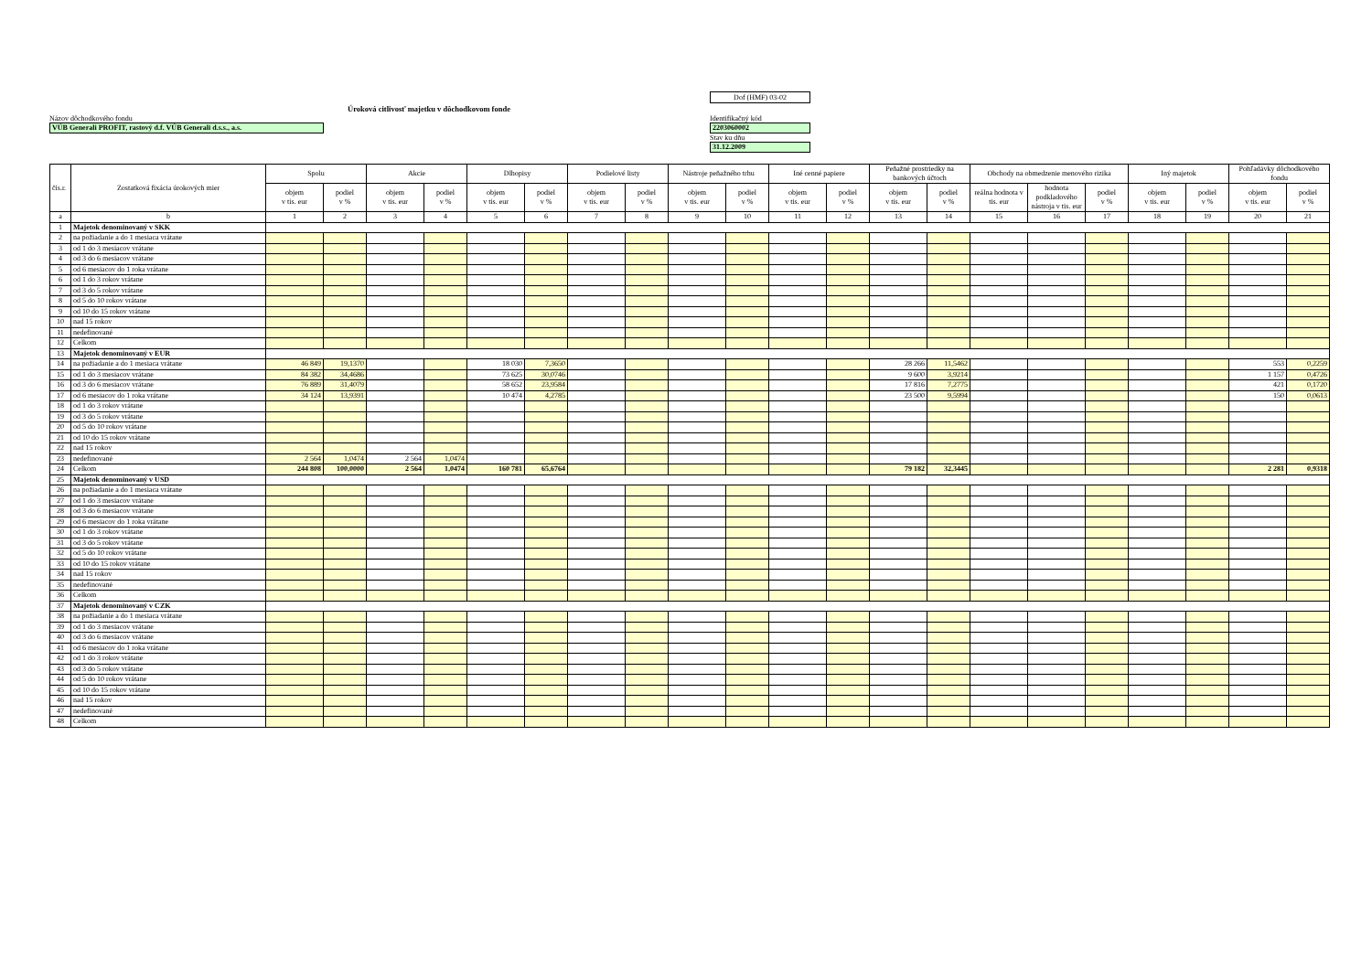Úroková citlivosť majetku v dôchodkovom fonde
Názov dôchodkového fondu
VÚB Generali PROFIT, rastový d.f. VÚB Generali d.s.s., a.s.
Dof (HMF) 03-02
Identifikačný kód
2203060002
Stav ku dňu
31.12.2009
| čís.r. | Zostatková fixácia úrokových mier | Spolu | | Akcie | | Dlhopisy | | Podielové listy | | Nástroje peňažného trhu | | Iné cenné papiere | | Peňažné prostriedky na bankových účtoch | | Obchody na obmedzenie menového rizika | | | Iný majetok | | Pohľadávky dôchodkového fondu | |
| --- | --- | --- | --- | --- | --- | --- | --- | --- | --- | --- | --- | --- | --- | --- | --- | --- | --- | --- | --- | --- | --- | --- |
| | | objem v tis. eur | podiel v % | objem v tis. eur | podiel v % | objem v tis. eur | podiel v % | objem v tis. eur | podiel v % | objem v tis. eur | podiel v % | objem v tis. eur | podiel v % | objem v tis. eur | podiel v % | reálna hodnota v tis. eur | hodnota podkladového nástroja v tis. eur | podiel v % | objem v tis. eur | podiel v % | objem v tis. eur | podiel v % |
| a | b | 1 | 2 | 3 | 4 | 5 | 6 | 7 | 8 | 9 | 10 | 11 | 12 | 13 | 14 | 15 | 16 | 17 | 18 | 19 | 20 | 21 |
| 1 | Majetok denominovaný v SKK | | | | | | | | | | | | | | | | | | | | | |
| 2 | na požiadanie a do 1 mesiaca vrátane | | | | | | | | | | | | | | | | | | | | | |
| 3 | od 1 do 3 mesiacov vrátane | | | | | | | | | | | | | | | | | | | | | |
| 4 | od 3 do 6 mesiacov vrátane | | | | | | | | | | | | | | | | | | | | | |
| 5 | od 6 mesiacov do 1 roka vrátane | | | | | | | | | | | | | | | | | | | | | |
| 6 | od 1 do 3 rokov vrátane | | | | | | | | | | | | | | | | | | | | | |
| 7 | od 3 do 5 rokov vrátane | | | | | | | | | | | | | | | | | | | | | |
| 8 | od 5 do 10 rokov vrátane | | | | | | | | | | | | | | | | | | | | | |
| 9 | od 10 do 15 rokov vrátane | | | | | | | | | | | | | | | | | | | | | |
| 10 | nad 15 rokov | | | | | | | | | | | | | | | | | | | | | |
| 11 | nedefinované | | | | | | | | | | | | | | | | | | | | | |
| 12 | Celkom | | | | | | | | | | | | | | | | | | | | | |
| 13 | Majetok denominovaný v EUR | | | | | | | | | | | | | | | | | | | | | |
| 14 | na požiadanie a do 1 mesiaca vrátane | 46 849 | 19,1370 | | | 18 030 | 7,3650 | | | | | | | 28 266 | 11,5462 | | | | | | 553 | 0,2259 |
| 15 | od 1 do 3 mesiacov vrátane | 84 382 | 34,4686 | | | 73 625 | 30,0746 | | | | | | | 9 600 | 3,9214 | | | | | | 1 157 | 0,4726 |
| 16 | od 3 do 6 mesiacov vrátane | 76 889 | 31,4079 | | | 58 652 | 23,9584 | | | | | | | 17 816 | 7,2775 | | | | | | 421 | 0,1720 |
| 17 | od 6 mesiacov do 1 roka vrátane | 34 124 | 13,9391 | | | 10 474 | 4,2785 | | | | | | | 23 500 | 9,5994 | | | | | | 150 | 0,0613 |
| 18 | od 1 do 3 rokov vrátane | | | | | | | | | | | | | | | | | | | | | |
| 19 | od 3 do 5 rokov vrátane | | | | | | | | | | | | | | | | | | | | | |
| 20 | od 5 do 10 rokov vrátane | | | | | | | | | | | | | | | | | | | | | |
| 21 | od 10 do 15 rokov vrátane | | | | | | | | | | | | | | | | | | | | | |
| 22 | nad 15 rokov | | | | | | | | | | | | | | | | | | | | | |
| 23 | nedefinované | 2 564 | 1,0474 | 2 564 | 1,0474 | | | | | | | | | | | | | | | | | |
| 24 | Celkom | 244 808 | 100,0000 | 2 564 | 1,0474 | 160 781 | 65,6764 | | | | | | | 79 182 | 32,3445 | | | | | | 2 281 | 0,9318 |
| 25 | Majetok denominovaný v USD | | | | | | | | | | | | | | | | | | | | | |
| 26 | na požiadanie a do 1 mesiaca vrátane | | | | | | | | | | | | | | | | | | | | | |
| 27 | od 1 do 3 mesiacov vrátane | | | | | | | | | | | | | | | | | | | | | |
| 28 | od 3 do 6 mesiacov vrátane | | | | | | | | | | | | | | | | | | | | | |
| 29 | od 6 mesiacov do 1 roka vrátane | | | | | | | | | | | | | | | | | | | | | |
| 30 | od 1 do 3 rokov vrátane | | | | | | | | | | | | | | | | | | | | | |
| 31 | od 3 do 5 rokov vrátane | | | | | | | | | | | | | | | | | | | | | |
| 32 | od 5 do 10 rokov vrátane | | | | | | | | | | | | | | | | | | | | | |
| 33 | od 10 do 15 rokov vrátane | | | | | | | | | | | | | | | | | | | | | |
| 34 | nad 15 rokov | | | | | | | | | | | | | | | | | | | | | |
| 35 | nedefinované | | | | | | | | | | | | | | | | | | | | | |
| 36 | Celkom | | | | | | | | | | | | | | | | | | | | | |
| 37 | Majetok denominovaný v CZK | | | | | | | | | | | | | | | | | | | | | |
| 38 | na požiadanie a do 1 mesiaca vrátane | | | | | | | | | | | | | | | | | | | | | |
| 39 | od 1 do 3 mesiacov vrátane | | | | | | | | | | | | | | | | | | | | | |
| 40 | od 3 do 6 mesiacov vrátane | | | | | | | | | | | | | | | | | | | | | |
| 41 | od 6 mesiacov do 1 roka vrátane | | | | | | | | | | | | | | | | | | | | | |
| 42 | od 1 do 3 rokov vrátane | | | | | | | | | | | | | | | | | | | | | |
| 43 | od 3 do 5 rokov vrátane | | | | | | | | | | | | | | | | | | | | | |
| 44 | od 5 do 10 rokov vrátane | | | | | | | | | | | | | | | | | | | | | |
| 45 | od 10 do 15 rokov vrátane | | | | | | | | | | | | | | | | | | | | | |
| 46 | nad 15 rokov | | | | | | | | | | | | | | | | | | | | | |
| 47 | nedefinované | | | | | | | | | | | | | | | | | | | | | |
| 48 | Celkom | | | | | | | | | | | | | | | | | | | | | |